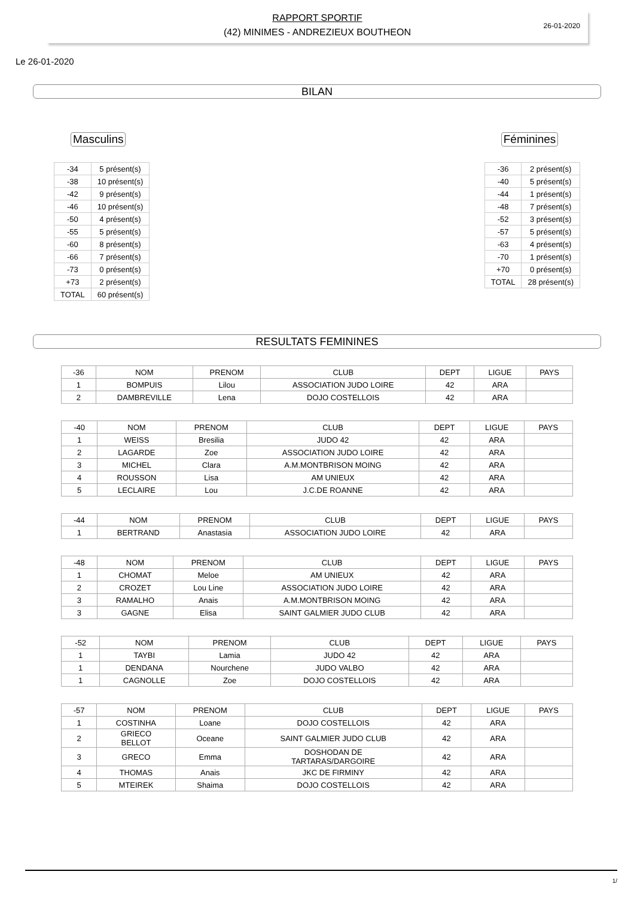26-01-2020
RAPPORT SPORTIF
(42) MINIMES - ANDREZIEUX BOUTHEON
Le 26-01-2020
BILAN
Masculins
| -34 | 5 présent(s) |
| -38 | 10 présent(s) |
| -42 | 9 présent(s) |
| -46 | 10 présent(s) |
| -50 | 4 présent(s) |
| -55 | 5 présent(s) |
| -60 | 8 présent(s) |
| -66 | 7 présent(s) |
| -73 | 0 présent(s) |
| +73 | 2 présent(s) |
| TOTAL | 60 présent(s) |
Féminines
| -36 | 2 présent(s) |
| -40 | 5 présent(s) |
| -44 | 1 présent(s) |
| -48 | 7 présent(s) |
| -52 | 3 présent(s) |
| -57 | 5 présent(s) |
| -63 | 4 présent(s) |
| -70 | 1 présent(s) |
| +70 | 0 présent(s) |
| TOTAL | 28 présent(s) |
RESULTATS FEMININES
| -36 | NOM | PRENOM | CLUB | DEPT | LIGUE | PAYS |
| --- | --- | --- | --- | --- | --- | --- |
| 1 | BOMPUIS | Lilou | ASSOCIATION JUDO LOIRE | 42 | ARA | |
| 2 | DAMBREVILLE | Lena | DOJO COSTELLOIS | 42 | ARA | |
| -40 | NOM | PRENOM | CLUB | DEPT | LIGUE | PAYS |
| --- | --- | --- | --- | --- | --- | --- |
| 1 | WEISS | Bresilia | JUDO 42 | 42 | ARA | |
| 2 | LAGARDE | Zoe | ASSOCIATION JUDO LOIRE | 42 | ARA | |
| 3 | MICHEL | Clara | A.M.MONTBRISON MOING | 42 | ARA | |
| 4 | ROUSSON | Lisa | AM UNIEUX | 42 | ARA | |
| 5 | LECLAIRE | Lou | J.C.DE ROANNE | 42 | ARA | |
| -44 | NOM | PRENOM | CLUB | DEPT | LIGUE | PAYS |
| --- | --- | --- | --- | --- | --- | --- |
| 1 | BERTRAND | Anastasia | ASSOCIATION JUDO LOIRE | 42 | ARA | |
| -48 | NOM | PRENOM | CLUB | DEPT | LIGUE | PAYS |
| --- | --- | --- | --- | --- | --- | --- |
| 1 | CHOMAT | Meloe | AM UNIEUX | 42 | ARA | |
| 2 | CROZET | Lou Line | ASSOCIATION JUDO LOIRE | 42 | ARA | |
| 3 | RAMALHO | Anais | A.M.MONTBRISON MOING | 42 | ARA | |
| 3 | GAGNE | Elisa | SAINT GALMIER JUDO CLUB | 42 | ARA | |
| -52 | NOM | PRENOM | CLUB | DEPT | LIGUE | PAYS |
| --- | --- | --- | --- | --- | --- | --- |
| 1 | TAYBI | Lamia | JUDO 42 | 42 | ARA | |
| 1 | DENDANA | Nourchene | JUDO VALBO | 42 | ARA | |
| 1 | CAGNOLLE | Zoe | DOJO COSTELLOIS | 42 | ARA | |
| -57 | NOM | PRENOM | CLUB | DEPT | LIGUE | PAYS |
| --- | --- | --- | --- | --- | --- | --- |
| 1 | COSTINHA | Loane | DOJO COSTELLOIS | 42 | ARA | |
| 2 | GRIECO BELLOT | Oceane | SAINT GALMIER JUDO CLUB | 42 | ARA | |
| 3 | GRECO | Emma | DOSHODAN DE TARTARAS/DARGOIRE | 42 | ARA | |
| 4 | THOMAS | Anais | JKC DE FIRMINY | 42 | ARA | |
| 5 | MTEIREK | Shaima | DOJO COSTELLOIS | 42 | ARA | |
1/